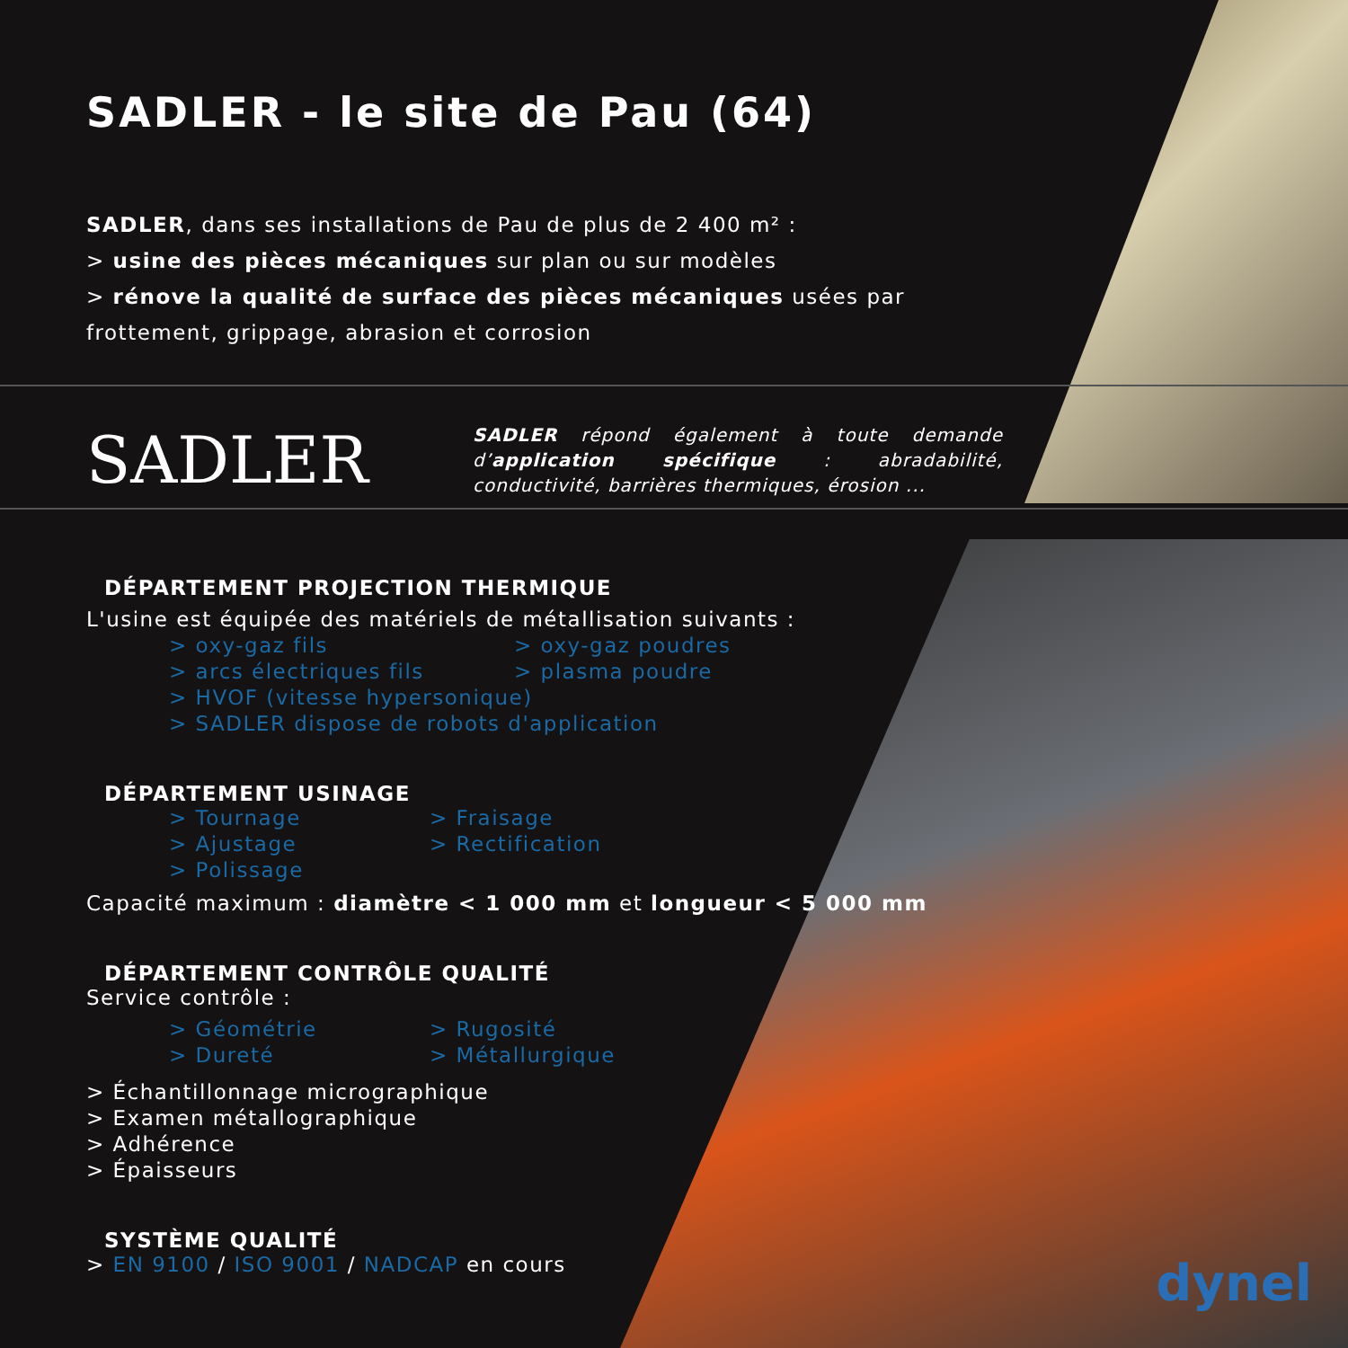SADLER - le site de Pau (64)
SADLER, dans ses installations de Pau de plus de 2 400 m² :
> usine des pièces mécaniques sur plan ou sur modèles
> rénove la qualité de surface des pièces mécaniques usées par frottement, grippage, abrasion et corrosion
SADLER
SADLER répond également à toute demande d’application spécifique : abradabilité, conductivité, barrières thermiques, érosion ...
DÉPARTEMENT PROJECTION THERMIQUE
L'usine est équipée des matériels de métallisation suivants :
> oxy-gaz fils > oxy-gaz poudres > arcs électriques fils > plasma poudre
> HVOF (vitesse hypersonique)
> SADLER dispose de robots d'application
DÉPARTEMENT USINAGE
> Tournage > Fraisage > Ajustage > Rectification > Polissage
Capacité maximum : diamètre < 1 000 mm et longueur < 5 000 mm
DÉPARTEMENT CONTRÔLE QUALITÉ
Service contrôle :
> Géométrie > Rugosité > Dureté > Métallurgique
> Échantillonnage micrographique
> Examen métallographique
> Adhérence
> Épaisseurs
SYSTÈME QUALITÉ
> EN 9100 / ISO 9001 / NADCAP en cours
dynel